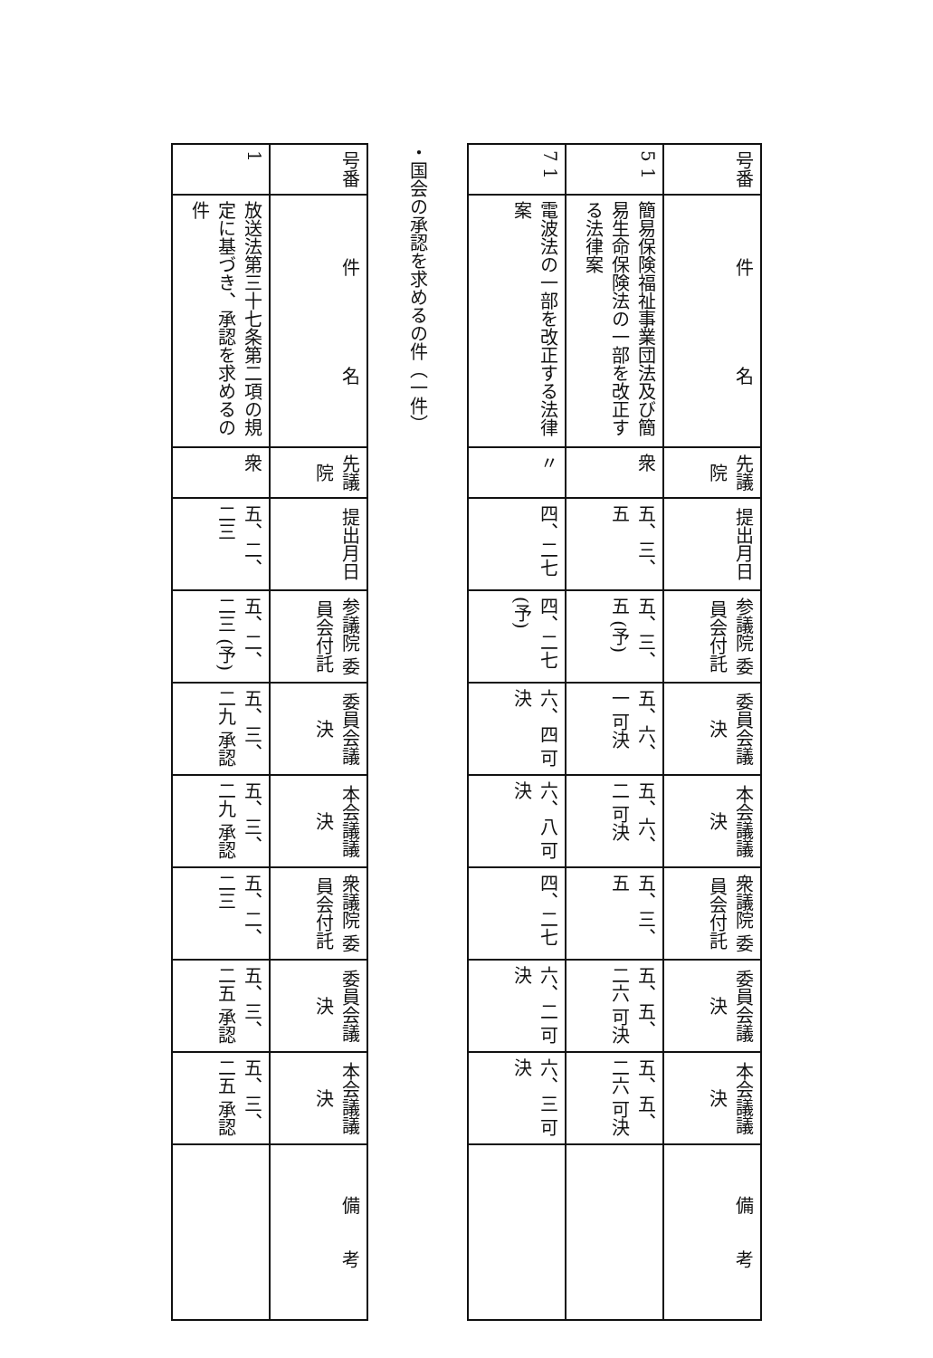| 号番 | 件 名 | 先議院 | 提出月日 | 参議院 委員会付託 | 委員会議決 | 本会議議決 | 衆議院 委員会付託 | 委員会議決 | 本会議議決 | 備 考 |
| --- | --- | --- | --- | --- | --- | --- | --- | --- | --- | --- |
| 5 1 | 簡易保険福祉事業団法及び簡易生命保険法の一部を改正する法律案 | 衆 | 五、三、五 | 五、三、五 (予) | 五、六、一 可決 | 五、六、二 可決 | 五、三、五 | 五、五、二六 可決 | 五、五、二六 可決 | |
| 7 1 | 電波法の一部を改正する法律案 | 〃 | 四、二七 | 四、二七 (予) | 六、四 可決 | 六、八 可決 | 四、二七 | 六、二 可決 | 六、三 可決 | |
・国会の承認を求めるの件（一件）
| 号番 | 件 名 | 先議院 | 提出月日 | 参議院 委員会付託 | 委員会議決 | 本会議議決 | 衆議院 委員会付託 | 委員会議決 | 本会議議決 | 備 考 |
| --- | --- | --- | --- | --- | --- | --- | --- | --- | --- | --- |
| 1 | 放送法第三十七条第二項の規定に基づき、承認を求めるの件 | 衆 | 五、二、二三 | 五、二、二三 (予) | 五、三、二九 承認 | 五、三、二九 承認 | 五、二、二三 | 五、三、二五 承認 | 五、三、二五 承認 | |